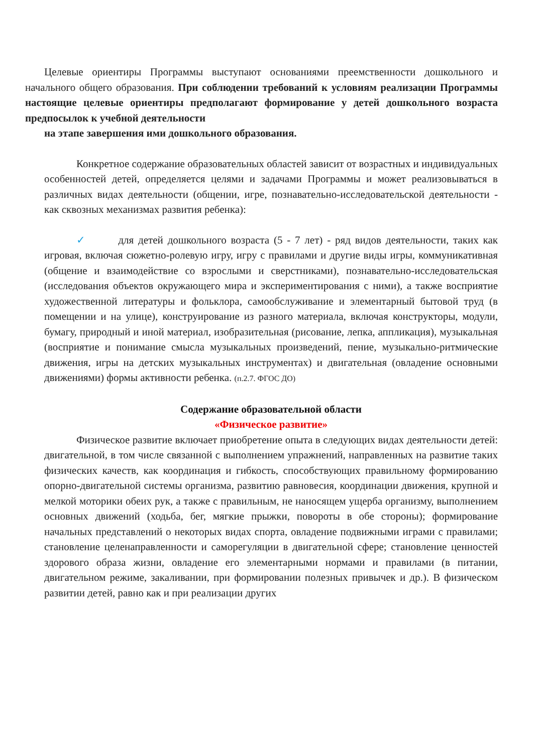Целевые ориентиры Программы выступают основаниями преемственности дошкольного и начального общего образования. При соблюдении требований к условиям реализации Программы настоящие целевые ориентиры предполагают формирование у детей дошкольного возраста предпосылок к учебной деятельности
на этапе завершения ими дошкольного образования.
Конкретное содержание образовательных областей зависит от возрастных и индивидуальных особенностей детей, определяется целями и задачами Программы и может реализовываться в различных видах деятельности (общении, игре, познавательно-исследовательской деятельности - как сквозных механизмах развития ребенка):
✓ для детей дошкольного возраста (5 - 7 лет) - ряд видов деятельности, таких как игровая, включая сюжетно-ролевую игру, игру с правилами и другие виды игры, коммуникативная (общение и взаимодействие со взрослыми и сверстниками), познавательно-исследовательская (исследования объектов окружающего мира и экспериментирования с ними), а также восприятие художественной литературы и фольклора, самообслуживание и элементарный бытовой труд (в помещении и на улице), конструирование из разного материала, включая конструкторы, модули, бумагу, природный и иной материал, изобразительная (рисование, лепка, аппликация), музыкальная (восприятие и понимание смысла музыкальных произведений, пение, музыкально-ритмические движения, игры на детских музыкальных инструментах) и двигательная (овладение основными движениями) формы активности ребенка. (п.2.7. ФГОС ДО)
Содержание образовательной области
«Физическое развитие»
Физическое развитие включает приобретение опыта в следующих видах деятельности детей: двигательной, в том числе связанной с выполнением упражнений, направленных на развитие таких физических качеств, как координация и гибкость, способствующих правильному формированию опорно-двигательной системы организма, развитию равновесия, координации движения, крупной и мелкой моторики обеих рук, а также с правильным, не наносящем ущерба организму, выполнением основных движений (ходьба, бег, мягкие прыжки, повороты в обе стороны); формирование начальных представлений о некоторых видах спорта, овладение подвижными играми с правилами; становление целенаправленности и саморегуляции в двигательной сфере; становление ценностей здорового образа жизни, овладение его элементарными нормами и правилами (в питании, двигательном режиме, закаливании, при формировании полезных привычек и др.). В физическом развитии детей, равно как и при реализации других